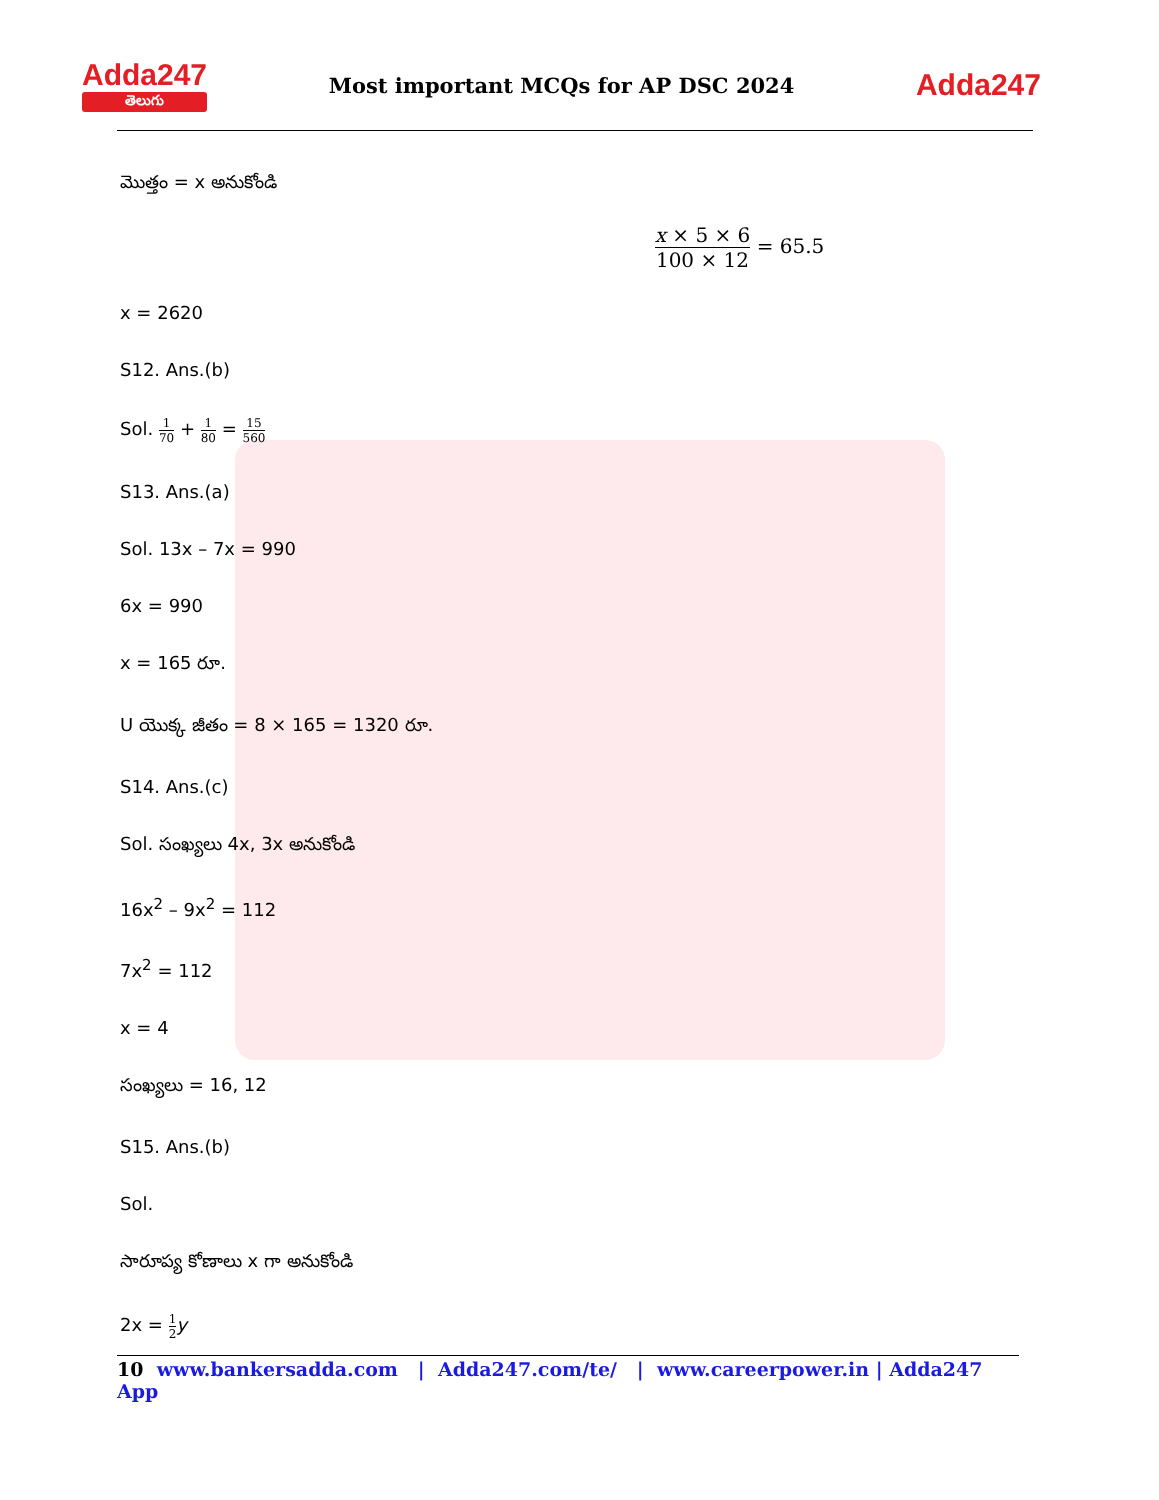Adda247
తెలుగు
Most important MCQs for AP DSC 2024
Adda247
మొత్తం = x అనుకోండి
x × 5 × 6 100 × 12 = 65.5
x = 2620
S12. Ans.(b)
Sol. 1 70 + 1 80 = 15 560
S13. Ans.(a)
Sol. 13x – 7x = 990
6x = 990
x = 165 రూ.
U యొక్క జీతం = 8 × 165 = 1320 రూ.
S14. Ans.(c)
Sol. సంఖ్యలు 4x, 3x అనుకోండి
16x<sup>2</sup> – 9x<sup>2</sup> = 112
7x<sup>2</sup> = 112
x = 4
సంఖ్యలు = 16, 12
S15. Ans.(b)
Sol.
సారూప్య కోణాలు x గా అనుకోండి
2x = 1 2 y
10 www.bankersadda.com | Adda247.com/te/ | www.careerpower.in | Adda247 App